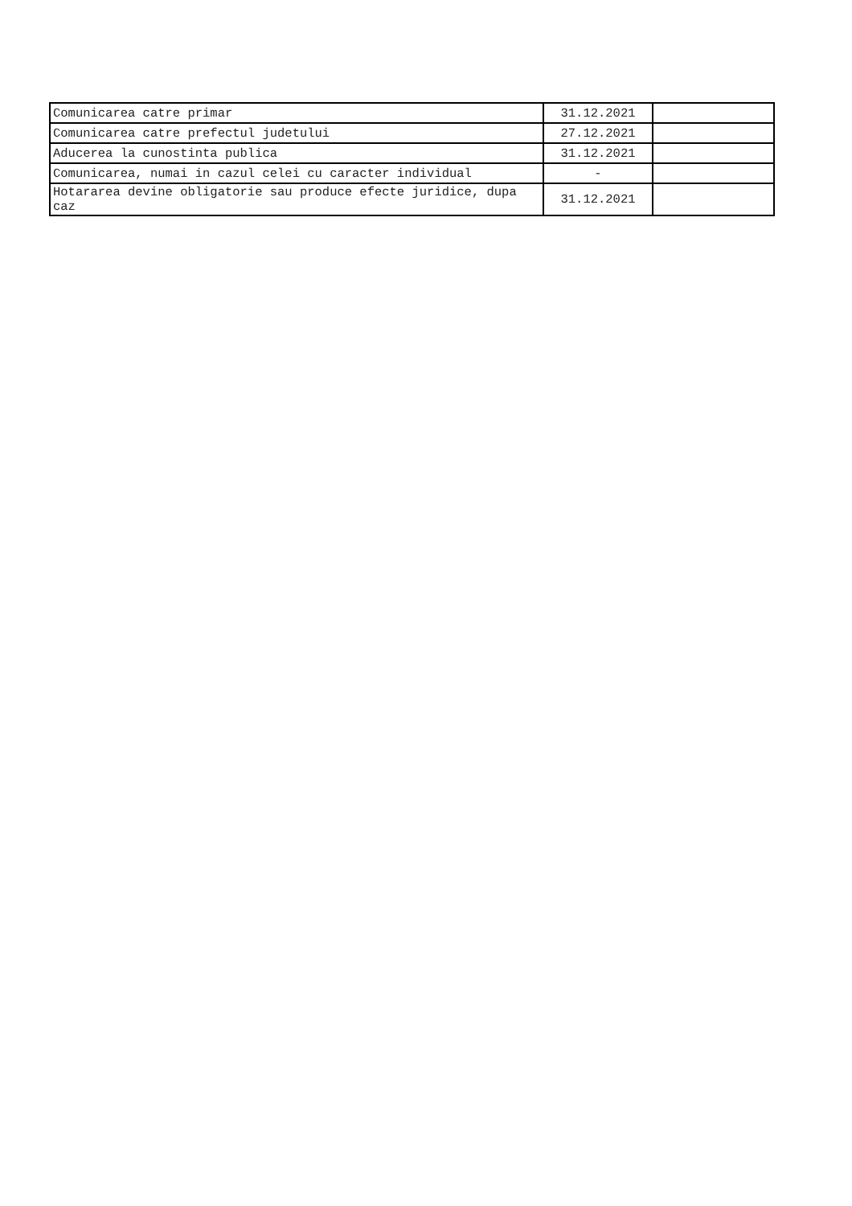| Comunicarea catre primar | 31.12.2021 | |
| Comunicarea catre prefectul judetului | 27.12.2021 | |
| Aducerea la cunostinta publica | 31.12.2021 | |
| Comunicarea, numai in cazul celei cu caracter individual | - | |
| Hotararea devine obligatorie sau produce efecte juridice, dupa caz | 31.12.2021 | |